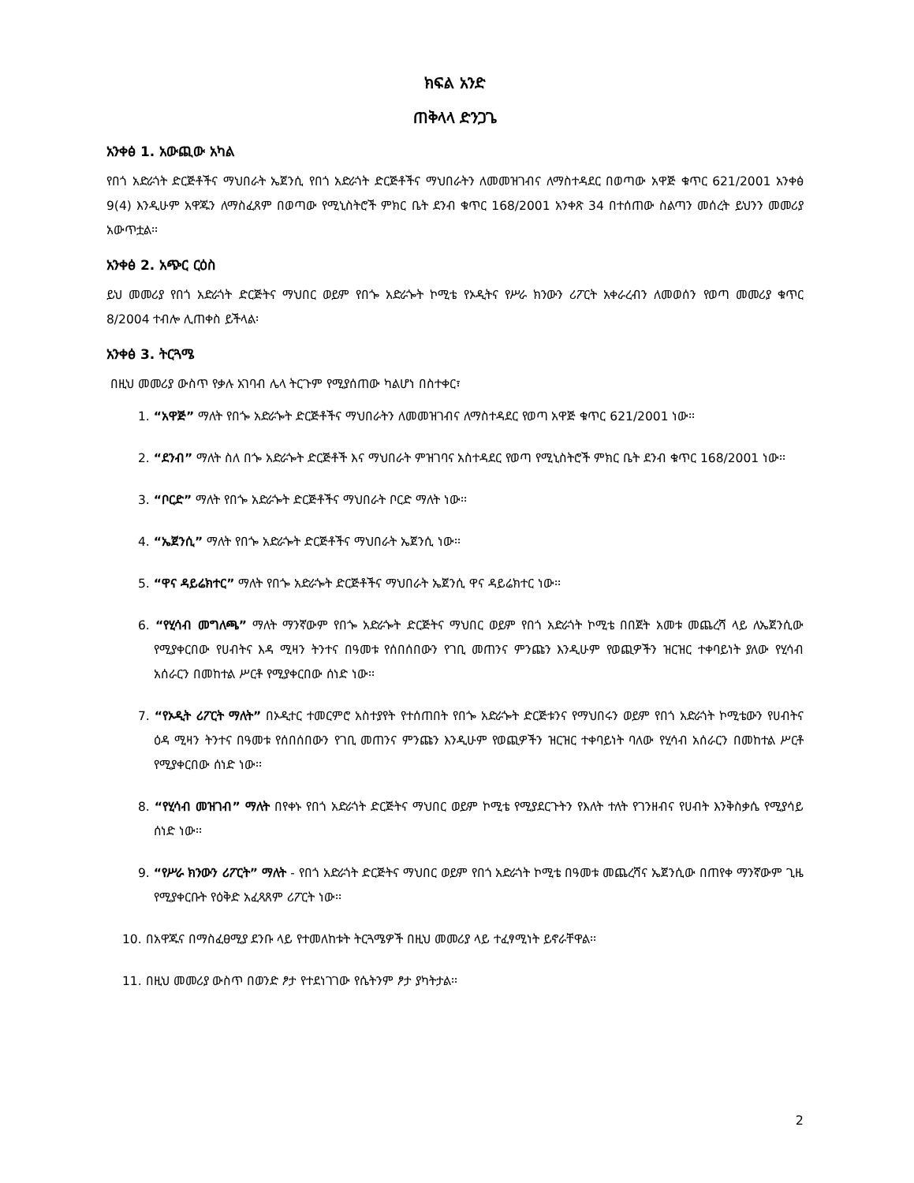ክፍል አንድ
ጠቅላላ ድንጋጌ
አንቀፅ 1. አውጪው አካል
የበጎ አድራጎት ድርጅቶችና ማህበራት ኤጀንሲ የበጎ አድራጎት ድርጅቶችና ማህበራትን ለመመዝገብና ለማስተዳደር በወጣው አዋጅ ቁጥር 621/2001 አንቀፅ 9(4) እንዲሁም አዋጁን ለማስፈጸም በወጣው የሚኒስትሮች ምክር ቤት ደንብ ቁጥር 168/2001 አንቀጽ 34 በተሰጠው ስልጣን መሰረት ይህንን መመሪያ አውጥቷል፡፡
አንቀፅ 2. አጭር ርዕስ
ይህ መመሪያ የበጎ አድራጎት ድርጅትና ማህበር ወይም የበጐ አድራጐት ኮሚቴ የኦዲትና የሥራ ክንውን ሪፖርት አቀራረብን ለመወሰን የወጣ መመሪያ ቁጥር 8/2004 ተብሎ ሊጠቀስ ይችላል፡
አንቀፅ 3. ትርጓሜ
በዚህ መመሪያ ውስጥ የቃሉ አገባብ ሌላ ትርጉም የሚያሰጠው ካልሆነ በስተቀር፣
1. “አዋጅ” ማለት የበጐ አድራጐት ድርጅቶችና ማህበራትን ለመመዝገብና ለማስተዳደር የወጣ አዋጅ ቁጥር 621/2001 ነው፡፡
2. “ደንብ” ማለት ስለ በጐ አድራጐት ድርጅቶች እና ማህበራት ምዝገባና አስተዳደር የወጣ የሚኒስትሮች ምክር ቤት ደንብ ቁጥር 168/2001 ነው፡፡
3. “ቦርድ” ማለት የበጐ አድራጐት ድርጅቶችና ማህበራት ቦርድ ማለት ነው፡፡
4. “ኤጀንሲ” ማለት የበጐ አድራጐት ድርጅቶችና ማህበራት ኤጀንሲ ነው፡፡
5. “ዋና ዳይሬክተር” ማለት የበጐ አድራጐት ድርጅቶችና ማህበራት ኤጀንሲ ዋና ዳይሬክተር ነው፡፡
6. “የሂሳብ መግለጫ” ማለት ማንኛውም የበጐ አድራጐት ድርጅትና ማህበር ወይም የበጎ አድራጎት ኮሚቴ በበጀት አመቱ መጨረሻ ላይ ለኤጀንሲው የሚያቀርበው የሀብትና እዳ ሚዛን ትንተና በዓመቱ የሰበሰበውን የገቢ መጠንና ምንጩን እንዲሁም የወጪዎችን ዝርዝር ተቀባይነት ያለው የሂሳብ አሰራርን በመከተል ሥርቶ የሚያቀርበው ሰነድ ነው፡፡
7. “የኦዲት ሪፖርት ማለት” በኦዲተር ተመርምሮ አስተያየት የተሰጠበት የበጐ አድራጐት ድርጅቱንና የማህበሩን ወይም የበጎ አድራጎት ኮሚቴውን የሀብትና ዕዳ ሚዛን ትንተና በዓመቱ የሰበሰበውን የገቢ መጠንና ምንጩን እንዲሁም የወጪዎችን ዝርዝር ተቀባይነት ባለው የሂሳብ አሰራርን በመከተል ሥርቶ የሚያቀርበው ሰነድ ነው፡፡
8. “የሂሳብ መዝገብ” ማለት በየቀኑ የበጎ አድራጎት ድርጅትና ማህበር ወይም ኮሚቴ የሚያደርጉትን የእለት ተለት የገንዘብና የሀብት እንቅስቃሴ የሚያሳይ ሰነድ ነው፡፡
9. “የሥራ ክንውን ሪፖርት” ማለት - የበጎ አድራጎት ድርጅትና ማህበር ወይም የበጎ አድራጎት ኮሚቴ በዓመቱ መጨረሻና ኤጀንሲው በጠየቀ ማንኛውም ጊዜ የሚያቀርቡት የዕቅድ አፈጻጸም ሪፖርት ነው፡፡
10. በአዋጁና በማስፈፀሚያ ደንቡ ላይ የተመለከቱት ትርጓሜዎች በዚህ መመሪያ ላይ ተፈፃሚነት ይኖራቸዋል፡፡
11. በዚህ መመሪያ ውስጥ በወንድ ፆታ የተደነገገው የሴትንም ፆታ ያካትታል፡፡
2